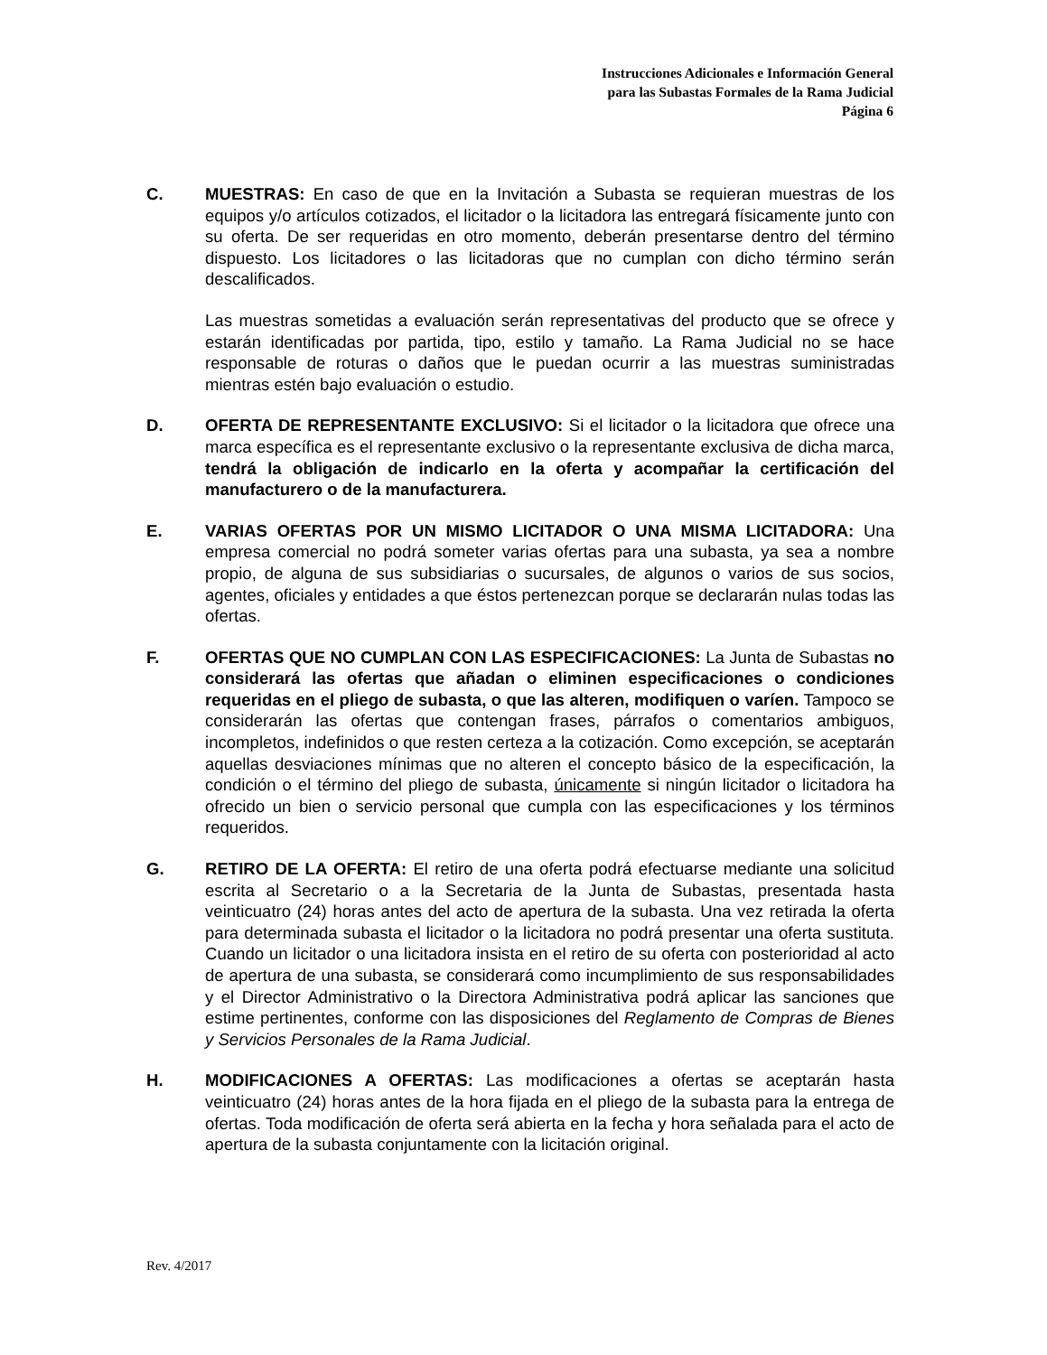Instrucciones Adicionales e Información General
para las Subastas Formales de la Rama Judicial
Página 6
C. MUESTRAS: En caso de que en la Invitación a Subasta se requieran muestras de los equipos y/o artículos cotizados, el licitador o la licitadora las entregará físicamente junto con su oferta. De ser requeridas en otro momento, deberán presentarse dentro del término dispuesto. Los licitadores o las licitadoras que no cumplan con dicho término serán descalificados.
Las muestras sometidas a evaluación serán representativas del producto que se ofrece y estarán identificadas por partida, tipo, estilo y tamaño. La Rama Judicial no se hace responsable de roturas o daños que le puedan ocurrir a las muestras suministradas mientras estén bajo evaluación o estudio.
D. OFERTA DE REPRESENTANTE EXCLUSIVO: Si el licitador o la licitadora que ofrece una marca específica es el representante exclusivo o la representante exclusiva de dicha marca, tendrá la obligación de indicarlo en la oferta y acompañar la certificación del manufacturero o de la manufacturera.
E. VARIAS OFERTAS POR UN MISMO LICITADOR O UNA MISMA LICITADORA: Una empresa comercial no podrá someter varias ofertas para una subasta, ya sea a nombre propio, de alguna de sus subsidiarias o sucursales, de algunos o varios de sus socios, agentes, oficiales y entidades a que éstos pertenezcan porque se declararán nulas todas las ofertas.
F. OFERTAS QUE NO CUMPLAN CON LAS ESPECIFICACIONES: La Junta de Subastas no considerará las ofertas que añadan o eliminen especificaciones o condiciones requeridas en el pliego de subasta, o que las alteren, modifiquen o varíen. Tampoco se considerarán las ofertas que contengan frases, párrafos o comentarios ambiguos, incompletos, indefinidos o que resten certeza a la cotización. Como excepción, se aceptarán aquellas desviaciones mínimas que no alteren el concepto básico de la especificación, la condición o el término del pliego de subasta, únicamente si ningún licitador o licitadora ha ofrecido un bien o servicio personal que cumpla con las especificaciones y los términos requeridos.
G. RETIRO DE LA OFERTA: El retiro de una oferta podrá efectuarse mediante una solicitud escrita al Secretario o a la Secretaria de la Junta de Subastas, presentada hasta veinticuatro (24) horas antes del acto de apertura de la subasta. Una vez retirada la oferta para determinada subasta el licitador o la licitadora no podrá presentar una oferta sustituta. Cuando un licitador o una licitadora insista en el retiro de su oferta con posterioridad al acto de apertura de una subasta, se considerará como incumplimiento de sus responsabilidades y el Director Administrativo o la Directora Administrativa podrá aplicar las sanciones que estime pertinentes, conforme con las disposiciones del Reglamento de Compras de Bienes y Servicios Personales de la Rama Judicial.
H. MODIFICACIONES A OFERTAS: Las modificaciones a ofertas se aceptarán hasta veinticuatro (24) horas antes de la hora fijada en el pliego de la subasta para la entrega de ofertas. Toda modificación de oferta será abierta en la fecha y hora señalada para el acto de apertura de la subasta conjuntamente con la licitación original.
Rev. 4/2017